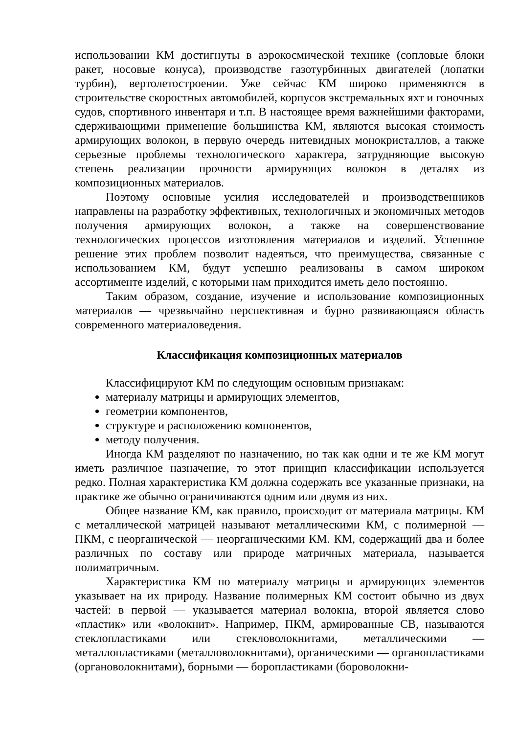использовании КМ достигнуты в аэрокосмической технике (сопловые блоки ракет, носовые конуса), производстве газотурбинных двигателей (лопатки турбин), вертолетостроении. Уже сейчас КМ широко применяются в строительстве скоростных автомобилей, корпусов экстремальных яхт и гоночных судов, спортивного инвентаря и т.п. В настоящее время важнейшими факторами, сдерживающими применение большинства КМ, являются высокая стоимость армирующих волокон, в первую очередь нитевидных монокристаллов, а также серьезные проблемы технологического характера, затрудняющие высокую степень реализации прочности армирующих волокон в деталях из композиционных материалов.
Поэтому основные усилия исследователей и производственников направлены на разработку эффективных, технологичных и экономичных методов получения армирующих волокон, а также на совершенствование технологических процессов изготовления материалов и изделий. Успешное решение этих проблем позволит надеяться, что преимущества, связанные с использованием КМ, будут успешно реализованы в самом широком ассортименте изделий, с которыми нам приходится иметь дело постоянно.
Таким образом, создание, изучение и использование композиционных материалов — чрезвычайно перспективная и бурно развивающаяся область современного материаловедения.
Классификация композиционных материалов
Классифицируют КМ по следующим основным признакам:
материалу матрицы и армирующих элементов,
геометрии компонентов,
структуре и расположению компонентов,
методу получения.
Иногда КМ разделяют по назначению, но так как одни и те же КМ могут иметь различное назначение, то этот принцип классификации используется редко. Полная характеристика КМ должна содержать все указанные признаки, на практике же обычно ограничиваются одним или двумя из них.
Общее название КМ, как правило, происходит от материала матрицы. КМ с металлической матрицей называют металлическими КМ, с полимерной — ПКМ, с неорганической — неорганическими КМ. КМ, содержащий два и более различных по составу или природе матричных материала, называется полиматричным.
Характеристика КМ по материалу матрицы и армирующих элементов указывает на их природу. Название полимерных КМ состоит обычно из двух частей: в первой — указывается материал волокна, второй является слово «пластик» или «волокнит». Например, ПКМ, армированные СВ, называются стеклопластиками или стекловолокнитами, металлическими — металлопластиками (металловолокнитами), органическими — органопластиками (органоволокнитами), борными — боропластиками (бороволокни-